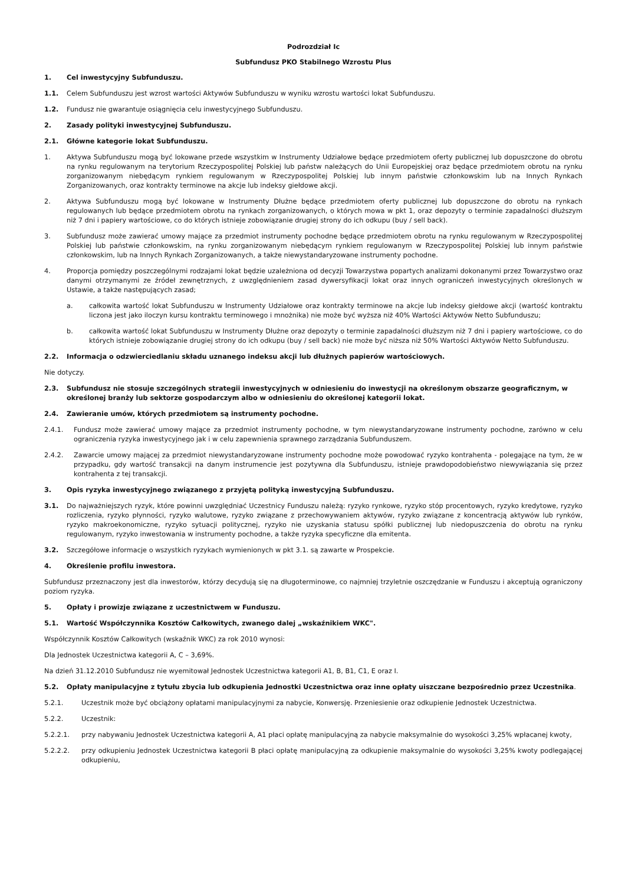Podrozdział Ic
Subfundusz PKO Stabilnego Wzrostu Plus
1. Cel inwestycyjny Subfunduszu.
1.1. Celem Subfunduszu jest wzrost wartości Aktywów Subfunduszu w wyniku wzrostu wartości lokat Subfunduszu.
1.2. Fundusz nie gwarantuje osiągnięcia celu inwestycyjnego Subfunduszu.
2. Zasady polityki inwestycyjnej Subfunduszu.
2.1. Główne kategorie lokat Subfunduszu.
1. Aktywa Subfunduszu mogą być lokowane przede wszystkim w Instrumenty Udziałowe będące przedmiotem oferty publicznej lub dopuszczone do obrotu na rynku regulowanym na terytorium Rzeczypospolitej Polskiej lub państw należących do Unii Europejskiej oraz będące przedmiotem obrotu na rynku zorganizowanym niebędącym rynkiem regulowanym w Rzeczypospolitej Polskiej lub innym państwie członkowskim lub na Innych Rynkach Zorganizowanych, oraz kontrakty terminowe na akcje lub indeksy giełdowe akcji.
2. Aktywa Subfunduszu mogą być lokowane w Instrumenty Dłużne będące przedmiotem oferty publicznej lub dopuszczone do obrotu na rynkach regulowanych lub będące przedmiotem obrotu na rynkach zorganizowanych, o których mowa w pkt 1, oraz depozyty o terminie zapadalności dłuższym niż 7 dni i papiery wartościowe, co do których istnieje zobowiązanie drugiej strony do ich odkupu (buy / sell back).
3. Subfundusz może zawierać umowy mające za przedmiot instrumenty pochodne będące przedmiotem obrotu na rynku regulowanym w Rzeczypospolitej Polskiej lub państwie członkowskim, na rynku zorganizowanym niebędącym rynkiem regulowanym w Rzeczypospolitej Polskiej lub innym państwie członkowskim, lub na Innych Rynkach Zorganizowanych, a także niewystandaryzowane instrumenty pochodne.
4. Proporcja pomiędzy poszczególnymi rodzajami lokat będzie uzależniona od decyzji Towarzystwa popartych analizami dokonanymi przez Towarzystwo oraz danymi otrzymanymi ze źródeł zewnętrznych, z uwzględnieniem zasad dywersyfikacji lokat oraz innych ograniczeń inwestycyjnych określonych w Ustawie, a także następujących zasad;
a. całkowita wartość lokat Subfunduszu w Instrumenty Udziałowe oraz kontrakty terminowe na akcje lub indeksy giełdowe akcji (wartość kontraktu liczona jest jako iloczyn kursu kontraktu terminowego i mnożnika) nie może być wyższa niż 40% Wartości Aktywów Netto Subfunduszu;
b. całkowita wartość lokat Subfunduszu w Instrumenty Dłużne oraz depozyty o terminie zapadalności dłuższym niż 7 dni i papiery wartościowe, co do których istnieje zobowiązanie drugiej strony do ich odkupu (buy / sell back) nie może być niższa niż 50% Wartości Aktywów Netto Subfunduszu.
2.2. Informacja o odzwierciedlaniu składu uznanego indeksu akcji lub dłużnych papierów wartościowych.
Nie dotyczy.
2.3. Subfundusz nie stosuje szczególnych strategii inwestycyjnych w odniesieniu do inwestycji na określonym obszarze geograficznym, w określonej branży lub sektorze gospodarczym albo w odniesieniu do określonej kategorii lokat.
2.4. Zawieranie umów, których przedmiotem są instrumenty pochodne.
2.4.1. Fundusz może zawierać umowy mające za przedmiot instrumenty pochodne, w tym niewystandaryzowane instrumenty pochodne, zarówno w celu ograniczenia ryzyka inwestycyjnego jak i w celu zapewnienia sprawnego zarządzania Subfunduszem.
2.4.2. Zawarcie umowy mającej za przedmiot niewystandaryzowane instrumenty pochodne może powodować ryzyko kontrahenta - polegające na tym, że w przypadku, gdy wartość transakcji na danym instrumencie jest pozytywna dla Subfunduszu, istnieje prawdopodobieństwo niewywiązania się przez kontrahenta z tej transakcji.
3. Opis ryzyka inwestycyjnego związanego z przyjętą polityką inwestycyjną Subfunduszu.
3.1. Do najważniejszych ryzyk, które powinni uwzględniać Uczestnicy Funduszu należą: ryzyko rynkowe, ryzyko stóp procentowych, ryzyko kredytowe, ryzyko rozliczenia, ryzyko płynności, ryzyko walutowe, ryzyko związane z przechowywaniem aktywów, ryzyko związane z koncentracją aktywów lub rynków, ryzyko makroekonomiczne, ryzyko sytuacji politycznej, ryzyko nie uzyskania statusu spółki publicznej lub niedopuszczenia do obrotu na rynku regulowanym, ryzyko inwestowania w instrumenty pochodne, a także ryzyka specyficzne dla emitenta.
3.2. Szczegółowe informacje o wszystkich ryzykach wymienionych w pkt 3.1. są zawarte w Prospekcie.
4. Określenie profilu inwestora.
Subfundusz przeznaczony jest dla inwestorów, którzy decydują się na długoterminowe, co najmniej trzyletnie oszczędzanie w Funduszu i akceptują ograniczony poziom ryzyka.
5. Opłaty i prowizje związane z uczestnictwem w Funduszu.
5.1. Wartość Współczynnika Kosztów Całkowitych, zwanego dalej „wskaźnikiem WKC".
Współczynnik Kosztów Całkowitych (wskaźnik WKC) za rok 2010 wynosi:
Dla Jednostek Uczestnictwa kategorii A, C – 3,69%.
Na dzień 31.12.2010 Subfundusz nie wyemitował Jednostek Uczestnictwa kategorii A1, B, B1, C1, E oraz I.
5.2. Opłaty manipulacyjne z tytułu zbycia lub odkupienia Jednostki Uczestnictwa oraz inne opłaty uiszczane bezpośrednio przez Uczestnika.
5.2.1. Uczestnik może być obciążony opłatami manipulacyjnymi za nabycie, Konwersję. Przeniesienie oraz odkupienie Jednostek Uczestnictwa.
5.2.2. Uczestnik:
5.2.2.1. przy nabywaniu Jednostek Uczestnictwa kategorii A, A1 płaci opłatę manipulacyjną za nabycie maksymalnie do wysokości 3,25% wpłacanej kwoty,
5.2.2.2. przy odkupieniu Jednostek Uczestnictwa kategorii B płaci opłatę manipulacyjną za odkupienie maksymalnie do wysokości 3,25% kwoty podlegającej odkupieniu,